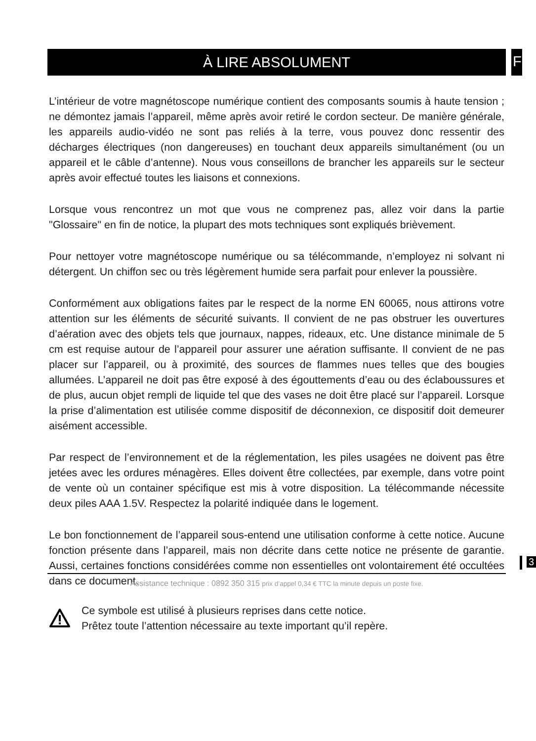À LIRE ABSOLUMENT FR
L’intérieur de votre magnétoscope numérique contient des composants soumis à haute tension ; ne démontez jamais l’appareil, même après avoir retiré le cordon secteur. De manière générale, les appareils audio-vidéo ne sont pas reliés à la terre, vous pouvez donc ressentir des décharges électriques (non dangereuses) en touchant deux appareils simultanément (ou un appareil et le câble d’antenne). Nous vous conseillons de brancher les appareils sur le secteur après avoir effectué toutes les liaisons et connexions.
Lorsque vous rencontrez un mot que vous ne comprenez pas, allez voir dans la partie "Glossaire" en fin de notice, la plupart des mots techniques sont expliqués brièvement.
Pour nettoyer votre magnétoscope numérique ou sa télécommande, n’employez ni solvant ni détergent. Un chiffon sec ou très légèrement humide sera parfait pour enlever la poussière.
Conformément aux obligations faites par le respect de la norme EN 60065, nous attirons votre attention sur les éléments de sécurité suivants. Il convient de ne pas obstruer les ouvertures d’aération avec des objets tels que journaux, nappes, rideaux, etc. Une distance minimale de 5 cm est requise autour de l’appareil pour assurer une aération suffisante. Il convient de ne pas placer sur l’appareil, ou à proximité, des sources de flammes nues telles que des bougies allumées. L’appareil ne doit pas être exposé à des égouttements d’eau ou des éclaboussures et de plus, aucun objet rempli de liquide tel que des vases ne doit être placé sur l’appareil. Lorsque la prise d’alimentation est utilisée comme dispositif de déconnexion, ce dispositif doit demeurer aisément accessible.
Par respect de l’environnement et de la réglementation, les piles usagées ne doivent pas être jetées avec les ordures ménagères. Elles doivent être collectées, par exemple, dans votre point de vente où un container spécifique est mis à votre disposition. La télécommande nécessite deux piles AAA 1.5V. Respectez la polarité indiquée dans le logement.
Le bon fonctionnement de l’appareil sous-entend une utilisation conforme à cette notice. Aucune fonction présente dans l’appareil, mais non décrite dans cette notice ne présente de garantie. Aussi, certaines fonctions considérées comme non essentielles ont volontairement été occultées dans ce document.
Ce symbole est utilisé à plusieurs reprises dans cette notice.
Prêtez toute l’attention nécessaire au texte important qu’il repère.
3
Assistance technique : 0892 350 315 prix d’appel 0,34 € TTC la minute depuis un poste fixe.